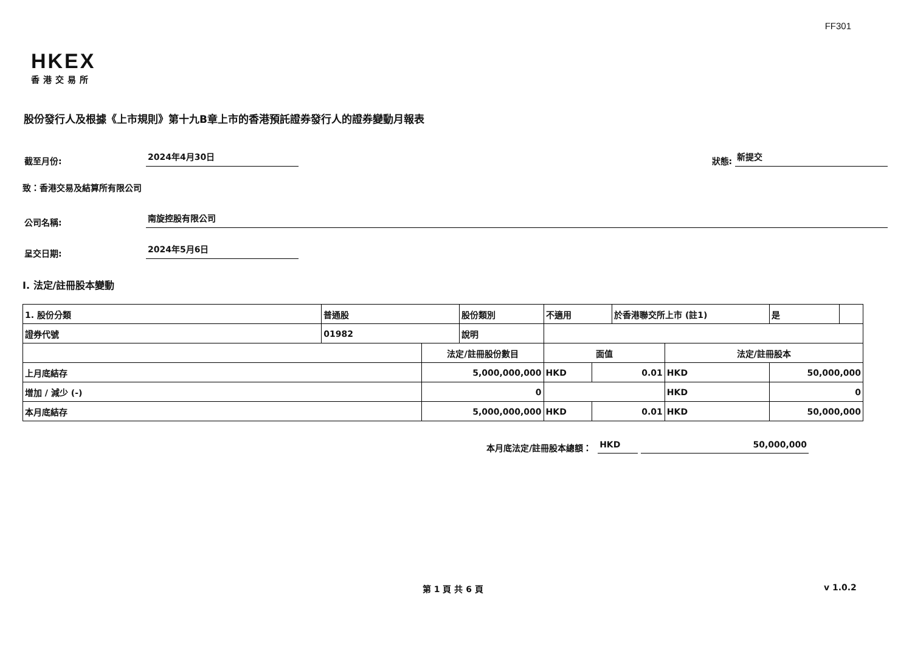FF301
HKEX
香港交易所
股份發行人及根據《上市規則》第十九B章上市的香港預託證券發行人的證券變動月報表
截至月份: 2024年4月30日 狀態: 新提交
致：香港交易及結算所有限公司
公司名稱: 南旋控股有限公司
呈交日期: 2024年5月6日
I. 法定/註冊股本變動
| 1. 股份分類 | 普通股 | | 股份類別 | 不適用 | | 於香港聯交所上市 (註1) | | 是 | |
| 證券代號 | 01982 | | 說明 | | | | | | |
| | | 法定/註冊股份數目 | | 面值 | | | 法定/註冊股本 | | |
| 上月底結存 | | 5,000,000,000 | | HKD | 0.01 | | HKD | 50,000,000 | |
| 增加 / 減少 (-) | | 0 | | | | | HKD | 0 | |
| 本月底結存 | | 5,000,000,000 | | HKD | 0.01 | | HKD | 50,000,000 | |
本月底法定/註冊股本總額： HKD 50,000,000
第 1 頁 共 6 頁 v 1.0.2